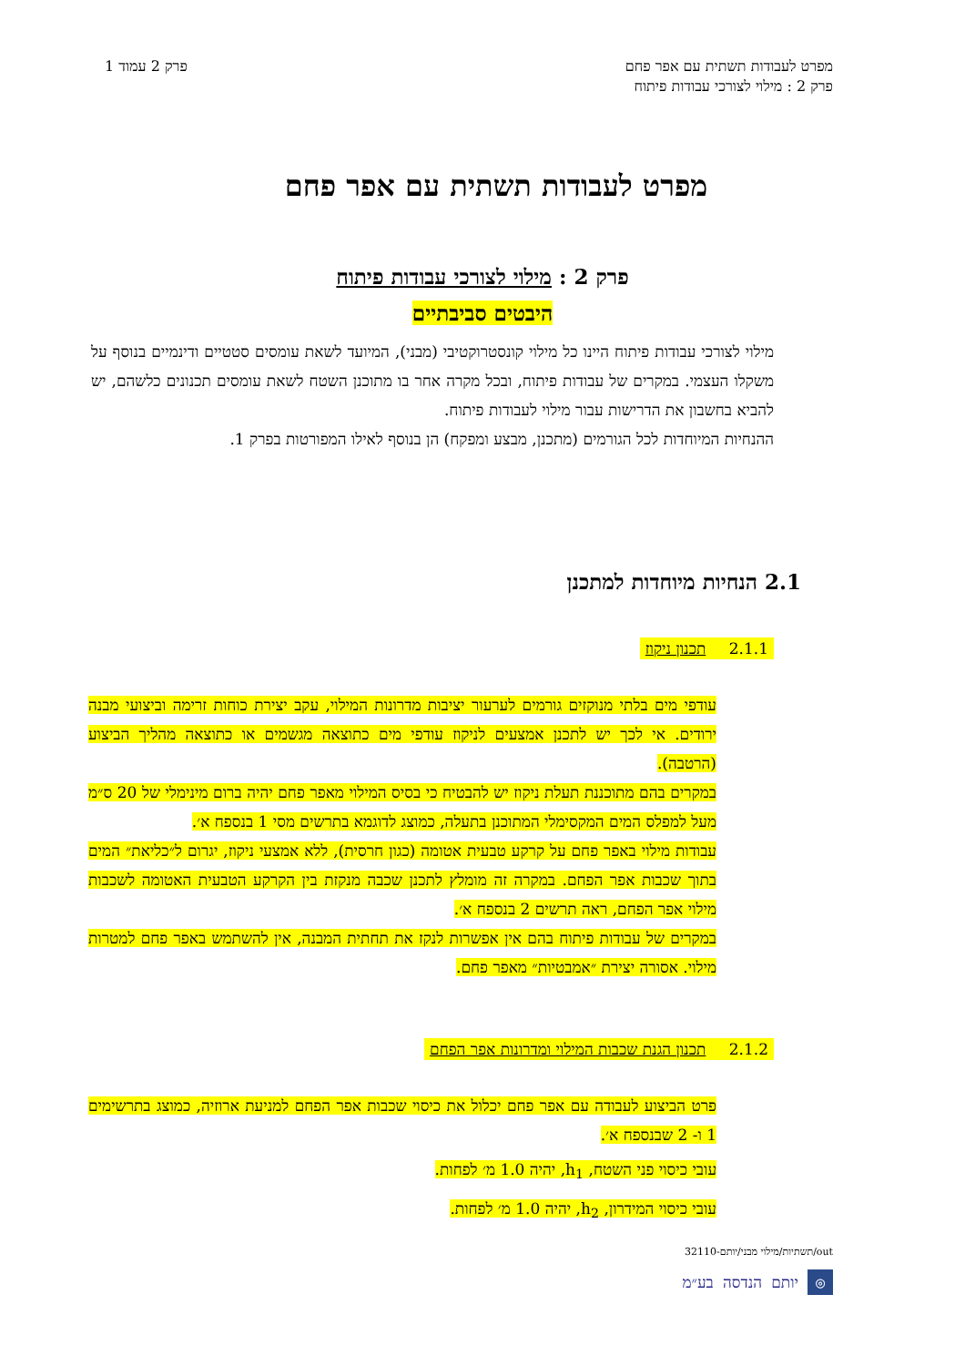מפרט לעבודות תשתית עם אפר פחם
פרק 2 : מילוי לצורכי עבודות פיתוח
פרק 2 עמוד 1
מפרט לעבודות תשתית עם אפר פחם
פרק 2 : מילוי לצורכי עבודות פיתוח
היבטים סביבתיים
מילוי לצורכי עבודות פיתוח היינו כל מילוי קונסטרוקטיבי (מבני), המיועד לשאת עומסים סטטיים ודינמיים בנוסף על משקלו העצמי. במקרים של עבודות פיתוח, ובכל מקרה אחר בו מתוכנן השטח לשאת עומסים תכנונים כלשהם, יש להביא בחשבון את הדרישות עבור מילוי לעבודות פיתוח.
ההנחיות המיוחדות לכל הגורמים (מתכנן, מבצע ומפקח) הן בנוסף לאילו המפורטות בפרק 1.
2.1 הנחיות מיוחדות למתכנן
2.1.1 תכנון ניקוז
עודפי מים בלתי מנוקזים גורמים לערעור יציבות מדרונות המילוי, עקב יצירת כוחות זרימה וביצועי מבנה ירודים. אי לכך יש לתכנן אמצעים לניקוז עודפי מים כתוצאה מגשמים או כתוצאה מהליך הביצוע (הרטבה).
במקרים בהם מתוכננת תעלת ניקוז יש להבטיח כי בסיס המילוי מאפר פחם יהיה ברום מינימלי של 20 ס״מ מעל למפלס המים המקסימלי המתוכנן בתעלה, כמוצג לדוגמא בתרשים מסי 1 בנספח א׳.
עבודות מילוי באפר פחם על קרקע טבעית אטומה (כגון חרסית), ללא אמצעי ניקוז, יגרום ל״כליאת״ המים בתוך שכבות אפר הפחם. במקרה זה מומלץ לתכנן שכבה מנקזת בין הקרקע הטבעית האטומה לשכבות מילוי אפר הפחם, ראה תרשים 2 בנספח א׳.
במקרים של עבודות פיתוח בהם אין אפשרות לנקז את תחתית המבנה, אין להשתמש באפר פחם למטרות מילוי. אסורה יצירת ״אמבטיות״ מאפר פחם.
2.1.2 תכנון הגנת שכבות המילוי ומדרונות אפר הפחם
פרט הביצוע לעבודה עם אפר פחם יכלול את כיסוי שכבות אפר הפחם למניעת ארוזיה, כמוצג בתרשימים 1 ו- 2 שבנספח א׳.
עובי כיסוי פני השטח, h<sub>1</sub>, יהיה 1.0 מ׳ לפחות.
עובי כיסוי המידרון, h<sub>2</sub>, יהיה 1.0 מ׳ לפחות.
out/תשתיות/מילוי מבני/יותם-32110
◎
יותם הנדסה בע״מ